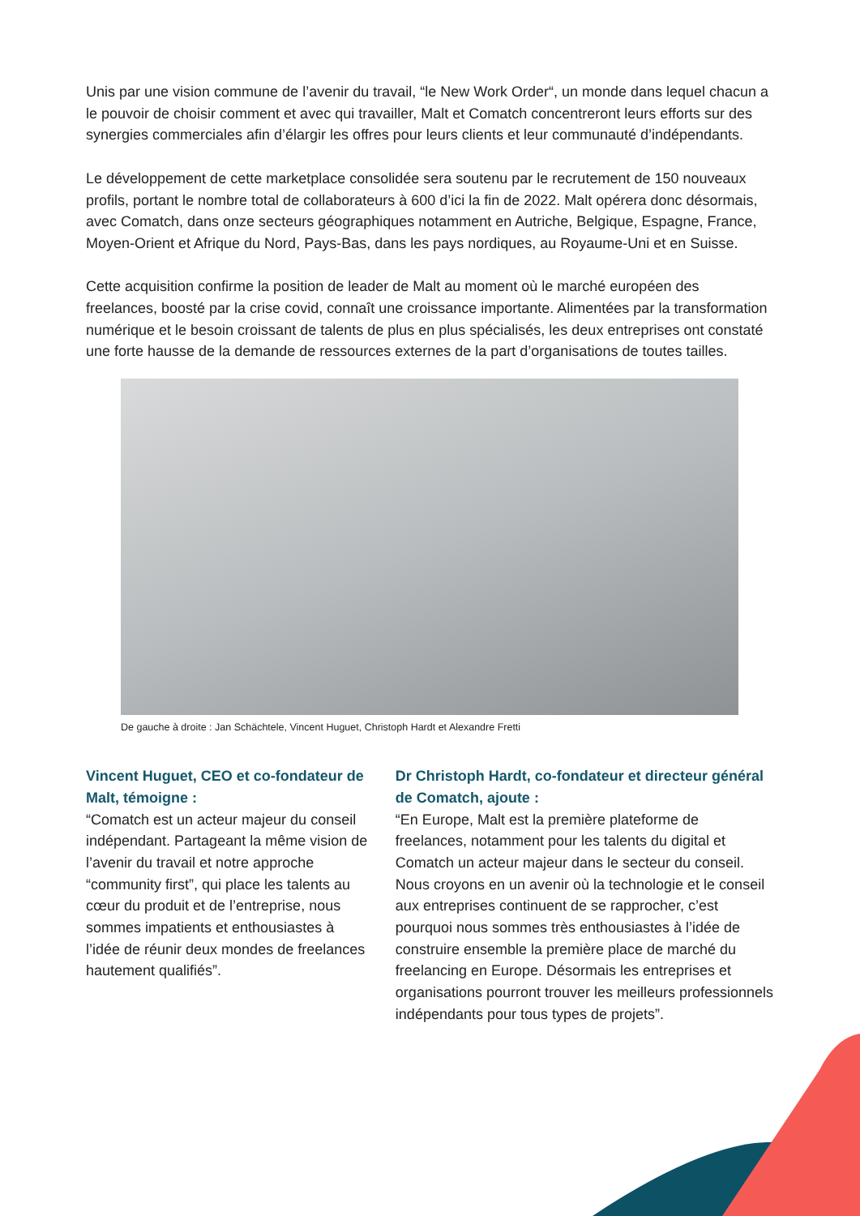Unis par une vision commune de l’avenir du travail, “le New Work Order“, un monde dans lequel chacun a le pouvoir de choisir comment et avec qui travailler, Malt et Comatch concentreront leurs efforts sur des synergies commerciales afin d’élargir les offres pour leurs clients et leur communauté d’indépendants.
Le développement de cette marketplace consolidée sera soutenu par le recrutement de 150 nouveaux profils, portant le nombre total de collaborateurs à 600 d’ici la fin de 2022. Malt opérera donc désormais, avec Comatch, dans onze secteurs géographiques notamment en Autriche, Belgique, Espagne, France, Moyen-Orient et Afrique du Nord, Pays-Bas, dans les pays nordiques, au Royaume-Uni et en Suisse.
Cette acquisition confirme la position de leader de Malt au moment où le marché européen des freelances, boosté par la crise covid, connaît une croissance importante. Alimentées par la transformation numérique et le besoin croissant de talents de plus en plus spécialisés, les deux entreprises ont constaté une forte hausse de la demande de ressources externes de la part d’organisations de toutes tailles.
De gauche à droite : Jan Schächtele, Vincent Huguet, Christoph Hardt et Alexandre Fretti
Vincent Huguet, CEO et co-fondateur de Malt, témoigne :
“Comatch est un acteur majeur du conseil indépendant. Partageant la même vision de l’avenir du travail et notre approche “community first”, qui place les talents au cœur du produit et de l’entreprise, nous sommes impatients et enthousiastes à l’idée de réunir deux mondes de freelances hautement qualifiés”.
Dr Christoph Hardt, co-fondateur et directeur général de Comatch, ajoute :
“En Europe, Malt est la première plateforme de freelances, notamment pour les talents du digital et Comatch un acteur majeur dans le secteur du conseil. Nous croyons en un avenir où la technologie et le conseil aux entreprises continuent de se rapprocher, c’est pourquoi nous sommes très enthousiastes à l’idée de construire ensemble la première place de marché du freelancing en Europe. Désormais les entreprises et organisations pourront trouver les meilleurs professionnels indépendants pour tous types de projets”.